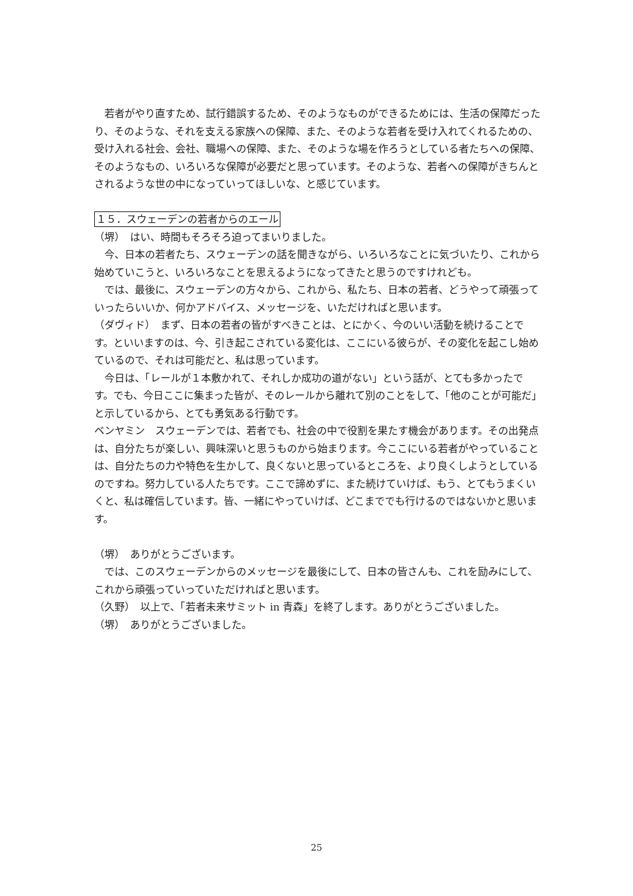若者がやり直すため、試行錯誤するため、そのようなものができるためには、生活の保障だったり、そのような、それを支える家族への保障、また、そのような若者を受け入れてくれるための、受け入れる社会、会社、職場への保障、また、そのような場を作ろうとしている者たちへの保障、そのようなもの、いろいろな保障が必要だと思っています。そのような、若者への保障がきちんとされるような世の中になっていってほしいな、と感じています。
１５．スウェーデンの若者からのエール
（堺）　はい、時間もそろそろ迫ってまいりました。
　今、日本の若者たち、スウェーデンの話を聞きながら、いろいろなことに気づいたり、これから始めていこうと、いろいろなことを思えるようになってきたと思うのですけれども。
　では、最後に、スウェーデンの方々から、これから、私たち、日本の若者、どうやって頑張っていったらいいか、何かアドバイス、メッセージを、いただければと思います。
（ダヴィド）　まず、日本の若者の皆がすべきことは、とにかく、今のいい活動を続けることです。といいますのは、今、引き起こされている変化は、ここにいる彼らが、その変化を起こし始めているので、それは可能だと、私は思っています。
　今日は、「レールが１本敷かれて、それしか成功の道がない」という話が、とても多かったです。でも、今日ここに集まった皆が、そのレールから離れて別のことをして、「他のことが可能だ」と示しているから、とても勇気ある行動です。
ベンヤミン　スウェーデンでは、若者でも、社会の中で役割を果たす機会があります。その出発点は、自分たちが楽しい、興味深いと思うものから始まります。今ここにいる若者がやっていることは、自分たちの力や特色を生かして、良くないと思っているところを、より良くしようとしているのですね。努力している人たちです。ここで諦めずに、また続けていけば、もう、とてもうまくいくと、私は確信しています。皆、一緒にやっていけば、どこまででも行けるのではないかと思います。
（堺）　ありがとうございます。
　では、このスウェーデンからのメッセージを最後にして、日本の皆さんも、これを励みにして、これから頑張っていっていただければと思います。
（久野）　以上で、「若者未来サミット in 青森」を終了します。ありがとうございました。
（堺）　ありがとうございました。
25